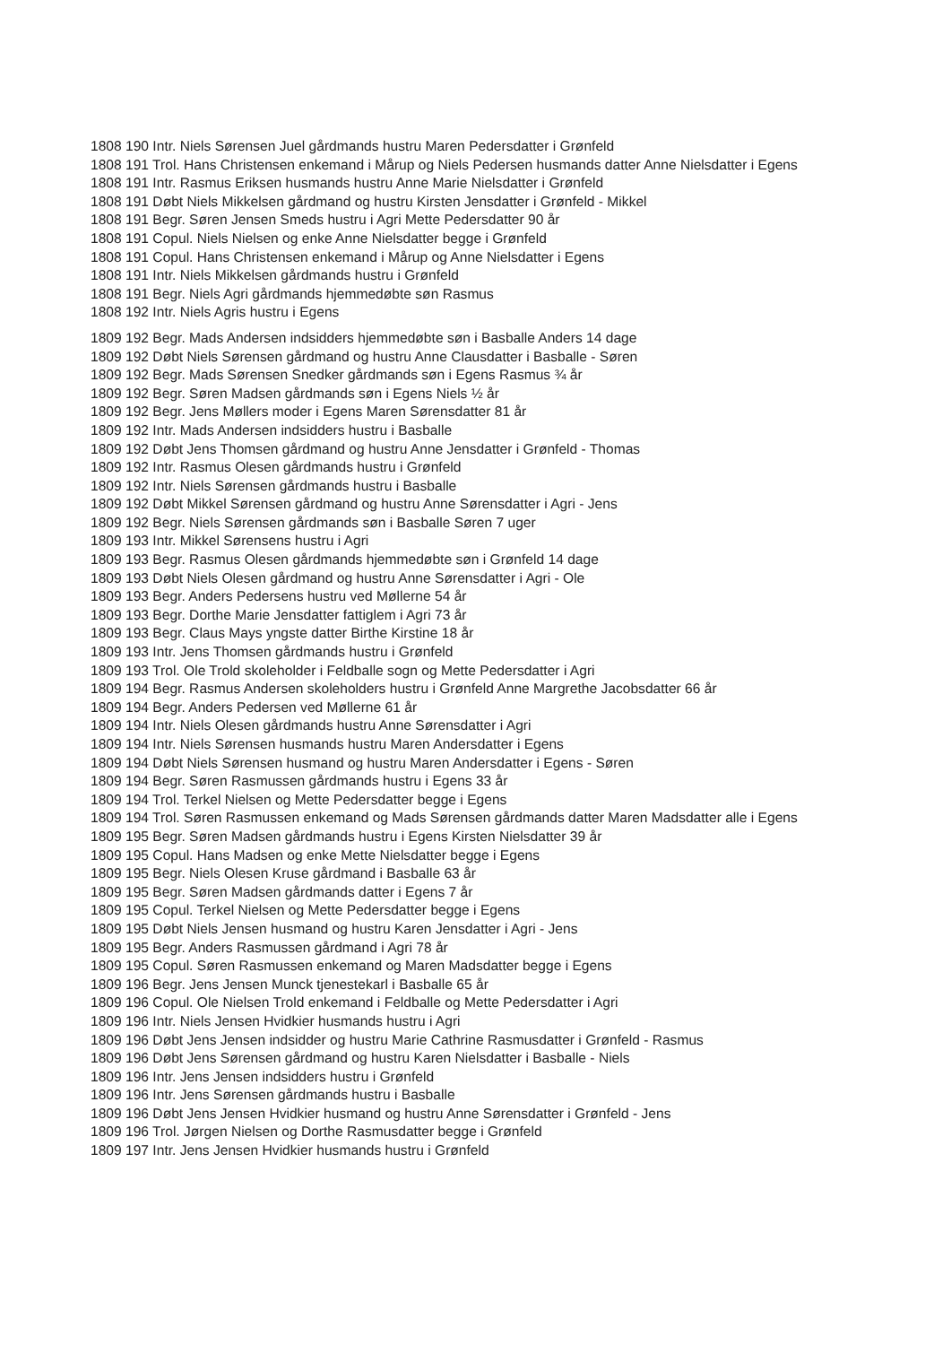1808 190 Intr. Niels Sørensen Juel gårdmands hustru Maren Pedersdatter i Grønfeld
1808 191 Trol. Hans Christensen enkemand i Mårup og Niels Pedersen husmands datter Anne Nielsdatter i Egens
1808 191 Intr. Rasmus Eriksen husmands hustru Anne Marie Nielsdatter i Grønfeld
1808 191 Døbt Niels Mikkelsen gårdmand og hustru Kirsten Jensdatter i Grønfeld - Mikkel
1808 191 Begr. Søren Jensen Smeds hustru i Agri Mette Pedersdatter 90 år
1808 191 Copul. Niels Nielsen og enke Anne Nielsdatter begge i Grønfeld
1808 191 Copul. Hans Christensen enkemand i Mårup og Anne Nielsdatter i Egens
1808 191 Intr. Niels Mikkelsen gårdmands hustru i Grønfeld
1808 191 Begr. Niels Agri gårdmands hjemmedøbte søn Rasmus
1808 192 Intr. Niels Agris hustru i Egens
1809 192 Begr. Mads Andersen indsidders hjemmedøbte søn i Basballe Anders 14 dage
1809 192 Døbt Niels Sørensen gårdmand og hustru Anne Clausdatter i Basballe - Søren
1809 192 Begr. Mads Sørensen Snedker gårdmands søn i Egens Rasmus ¾ år
1809 192 Begr. Søren Madsen gårdmands søn i Egens Niels ½ år
1809 192 Begr. Jens Møllers moder i Egens Maren Sørensdatter 81 år
1809 192 Intr. Mads Andersen indsidders hustru i Basballe
1809 192 Døbt Jens Thomsen gårdmand og hustru Anne Jensdatter i Grønfeld - Thomas
1809 192 Intr. Rasmus Olesen gårdmands hustru i Grønfeld
1809 192 Intr. Niels Sørensen gårdmands hustru i Basballe
1809 192 Døbt Mikkel Sørensen gårdmand og hustru Anne Sørensdatter i Agri - Jens
1809 192 Begr. Niels Sørensen gårdmands søn i Basballe Søren 7 uger
1809 193 Intr. Mikkel Sørensens hustru i Agri
1809 193 Begr. Rasmus Olesen gårdmands hjemmedøbte søn i Grønfeld 14 dage
1809 193 Døbt Niels Olesen gårdmand og hustru Anne Sørensdatter i Agri - Ole
1809 193 Begr. Anders Pedersens hustru ved Møllerne 54 år
1809 193 Begr. Dorthe Marie Jensdatter fattiglem i Agri 73 år
1809 193 Begr. Claus Mays yngste datter Birthe Kirstine 18 år
1809 193 Intr. Jens Thomsen gårdmands hustru i Grønfeld
1809 193 Trol. Ole Trold skoleholder i Feldballe sogn og Mette Pedersdatter i Agri
1809 194 Begr. Rasmus Andersen skoleholders hustru i Grønfeld Anne Margrethe Jacobsdatter 66 år
1809 194 Begr. Anders Pedersen ved Møllerne 61 år
1809 194 Intr. Niels Olesen gårdmands hustru Anne Sørensdatter i Agri
1809 194 Intr. Niels Sørensen husmands hustru Maren Andersdatter i Egens
1809 194 Døbt Niels Sørensen husmand og hustru Maren Andersdatter i Egens - Søren
1809 194 Begr. Søren Rasmussen gårdmands hustru i Egens 33 år
1809 194 Trol. Terkel Nielsen og Mette Pedersdatter begge i Egens
1809 194 Trol. Søren Rasmussen enkemand og Mads Sørensen gårdmands datter Maren Madsdatter alle i Egens
1809 195 Begr. Søren Madsen gårdmands hustru i Egens Kirsten Nielsdatter 39 år
1809 195 Copul. Hans Madsen og enke Mette Nielsdatter begge i Egens
1809 195 Begr. Niels Olesen Kruse gårdmand i Basballe 63 år
1809 195 Begr. Søren Madsen gårdmands datter i Egens 7 år
1809 195 Copul. Terkel Nielsen og Mette Pedersdatter begge i Egens
1809 195 Døbt Niels Jensen husmand og hustru Karen Jensdatter i Agri - Jens
1809 195 Begr. Anders Rasmussen gårdmand i Agri 78 år
1809 195 Copul. Søren Rasmussen enkemand og Maren Madsdatter begge i Egens
1809 196 Begr. Jens Jensen Munck tjenestekarl i Basballe 65 år
1809 196 Copul. Ole Nielsen Trold enkemand i Feldballe og Mette Pedersdatter i Agri
1809 196 Intr. Niels Jensen Hvidkier husmands hustru i Agri
1809 196 Døbt Jens Jensen indsidder og hustru Marie Cathrine Rasmusdatter i Grønfeld - Rasmus
1809 196 Døbt Jens Sørensen gårdmand og hustru Karen Nielsdatter i Basballe - Niels
1809 196 Intr. Jens Jensen indsidders hustru i Grønfeld
1809 196 Intr. Jens Sørensen gårdmands hustru i Basballe
1809 196 Døbt Jens Jensen Hvidkier husmand og hustru Anne Sørensdatter i Grønfeld - Jens
1809 196 Trol. Jørgen Nielsen og Dorthe Rasmusdatter begge i Grønfeld
1809 197 Intr. Jens Jensen Hvidkier husmands hustru i Grønfeld